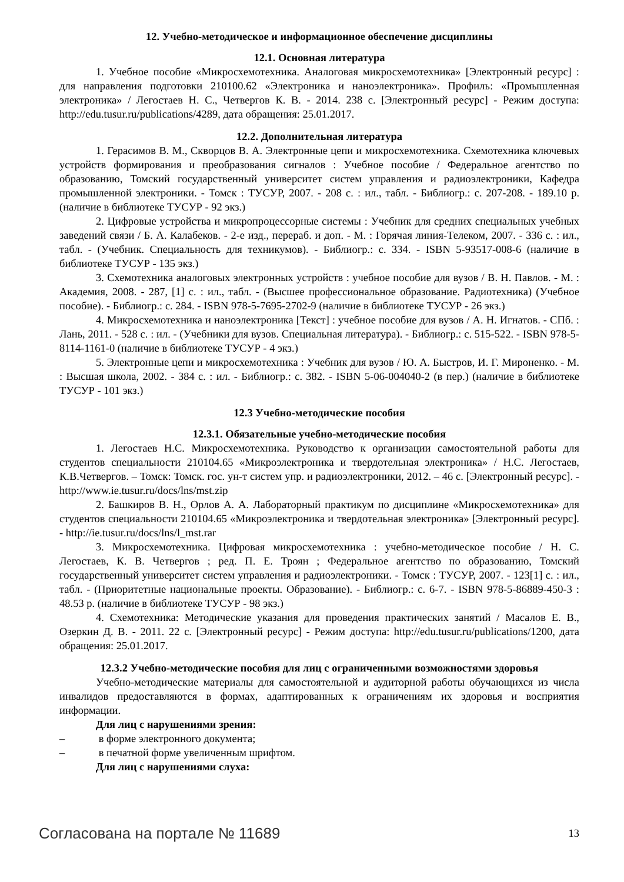12. Учебно-методическое и информационное обеспечение дисциплины
12.1. Основная литература
1. Учебное пособие «Микросхемотехника. Аналоговая микросхемотехника» [Электронный ресурс] : для направления подготовки 210100.62 «Электроника и наноэлектроника». Профиль: «Промышленная электроника» / Легостаев Н. С., Четвергов К. В. - 2014. 238 с. [Электронный ресурс] - Режим доступа: http://edu.tusur.ru/publications/4289, дата обращения: 25.01.2017.
12.2. Дополнительная литература
1. Герасимов В. М., Скворцов В. А. Электронные цепи и микросхемотехника. Схемотехника ключевых устройств формирования и преобразования сигналов : Учебное пособие / Федеральное агентство по образованию, Томский государственный университет систем управления и радиоэлектроники, Кафедра промышленной электроники. - Томск : ТУСУР, 2007. - 208 с. : ил., табл. - Библиогр.: с. 207-208. - 189.10 р. (наличие в библиотеке ТУСУР - 92 экз.)
2. Цифровые устройства и микропроцессорные системы : Учебник для средних специальных учебных заведений связи / Б. А. Калабеков. - 2-е изд., перераб. и доп. - М. : Горячая линия-Телеком, 2007. - 336 с. : ил., табл. - (Учебник. Специальность для техникумов). - Библиогр.: с. 334. - ISBN 5-93517-008-6 (наличие в библиотеке ТУСУР - 135 экз.)
3. Схемотехника аналоговых электронных устройств : учебное пособие для вузов / В. Н. Павлов. - М. : Академия, 2008. - 287, [1] с. : ил., табл. - (Высшее профессиональное образование. Радиотехника) (Учебное пособие). - Библиогр.: с. 284. - ISBN 978-5-7695-2702-9 (наличие в библиотеке ТУСУР - 26 экз.)
4. Микросхемотехника и наноэлектроника [Текст] : учебное пособие для вузов / А. Н. Игнатов. - СПб. : Лань, 2011. - 528 с. : ил. - (Учебники для вузов. Специальная литература). - Библиогр.: с. 515-522. - ISBN 978-5-8114-1161-0 (наличие в библиотеке ТУСУР - 4 экз.)
5. Электронные цепи и микросхемотехника : Учебник для вузов / Ю. А. Быстров, И. Г. Мироненко. - М. : Высшая школа, 2002. - 384 с. : ил. - Библиогр.: с. 382. - ISBN 5-06-004040-2 (в пер.) (наличие в библиотеке ТУСУР - 101 экз.)
12.3 Учебно-методические пособия
12.3.1. Обязательные учебно-методические пособия
1. Легостаев Н.С. Микросхемотехника. Руководство к организации самостоятельной работы для студентов специальности 210104.65 «Микроэлектроника и твердотельная электроника» / Н.С. Легостаев, К.В.Четвергов. – Томск: Томск. гос. ун-т систем упр. и радиоэлектроники, 2012. – 46 с. [Электронный ресурс]. - http://www.ie.tusur.ru/docs/lns/mst.zip
2. Башкиров В. Н., Орлов А. А. Лабораторный практикум по дисциплине «Микросхемотехника» для студентов специальности 210104.65 «Микроэлектроника и твердотельная электроника» [Электронный ресурс]. - http://ie.tusur.ru/docs/lns/l_mst.rar
3. Микросхемотехника. Цифровая микросхемотехника : учебно-методическое пособие / Н. С. Легостаев, К. В. Четвергов ; ред. П. Е. Троян ; Федеральное агентство по образованию, Томский государственный университет систем управления и радиоэлектроники. - Томск : ТУСУР, 2007. - 123[1] с. : ил., табл. - (Приоритетные национальные проекты. Образование). - Библиогр.: с. 6-7. - ISBN 978-5-86889-450-3 : 48.53 р. (наличие в библиотеке ТУСУР - 98 экз.)
4. Схемотехника: Методические указания для проведения практических занятий / Масалов Е. В., Озеркин Д. В. - 2011. 22 с. [Электронный ресурс] - Режим доступа: http://edu.tusur.ru/publications/1200, дата обращения: 25.01.2017.
12.3.2 Учебно-методические пособия для лиц с ограниченными возможностями здоровья
Учебно-методические материалы для самостоятельной и аудиторной работы обучающихся из числа инвалидов предоставляются в формах, адаптированных к ограничениям их здоровья и восприятия информации.
Для лиц с нарушениями зрения:
– в форме электронного документа;
– в печатной форме увеличенным шрифтом.
Для лиц с нарушениями слуха:
Согласована на портале № 11689 13